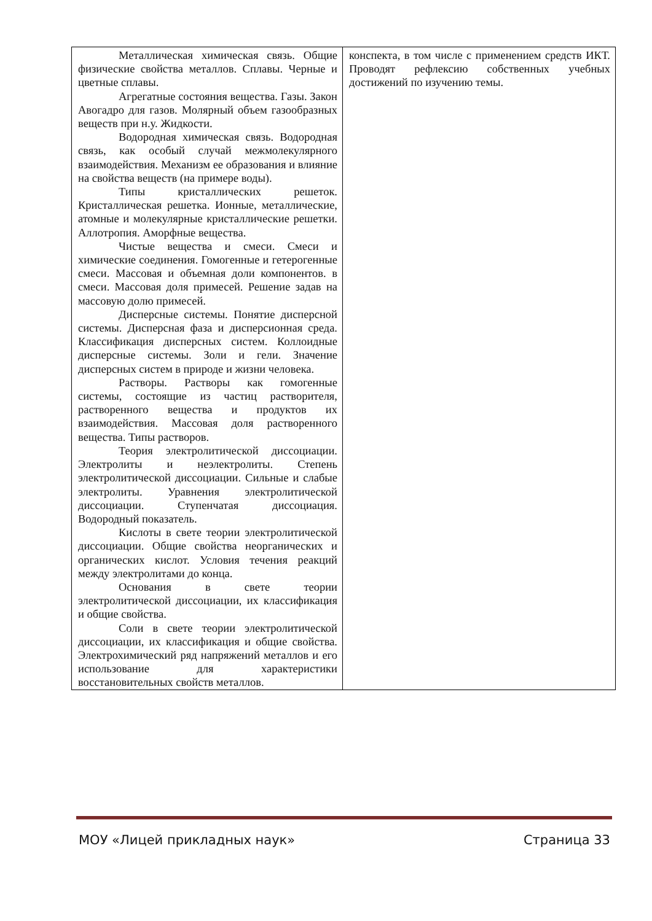| Металлическая химическая связь. Общие физические свойства металлов. Сплавы. Черные и цветные сплавы. Агрегатные состояния вещества. Газы. Закон Авогадро для газов. Молярный объем газообразных веществ при н.у. Жидкости. Водородная химическая связь. Водородная связь, как особый случай межмолекулярного взаимодействия. Механизм ее образования и влияние на свойства веществ (на примере воды). Типы кристаллических решеток. Кристаллическая решетка. Ионные, металлические, атомные и молекулярные кристаллические решетки. Аллотропия. Аморфные вещества. Чистые вещества и смеси. Смеси и химические соединения. Гомогенные и гетерогенные смеси. Массовая и объемная доли компонентов. в смеси. Массовая доля примесей. Решение задав на массовую долю примесей. Дисперсные системы. Понятие дисперсной системы. Дисперсная фаза и дисперсионная среда. Классификация дисперсных систем. Коллоидные дисперсные системы. Золи и гели. Значение дисперсных систем в природе и жизни человека. Растворы. Растворы как гомогенные системы, состоящие из частиц растворителя, растворенного вещества и продуктов их взаимодействия. Массовая доля растворенного вещества. Типы растворов. Теория электролитической диссоциации. Электролиты и неэлектролиты. Степень электролитической диссоциации. Сильные и слабые электролиты. Уравнения электролитической диссоциации. Ступенчатая диссоциация. Водородный показатель. Кислоты в свете теории электролитической диссоциации. Общие свойства неорганических и органических кислот. Условия течения реакций между электролитами до конца. Основания в свете теории электролитической диссоциации, их классификация и общие свойства. Соли в свете теории электролитической диссоциации, их классификация и общие свойства. Электрохимический ряд напряжений металлов и его использование для характеристики восстановительных свойств металлов. | конспекта, в том числе с применением средств ИКТ. Проводят рефлексию собственных учебных достижений по изучению темы. |
МОУ «Лицей прикладных наук» Страница 33